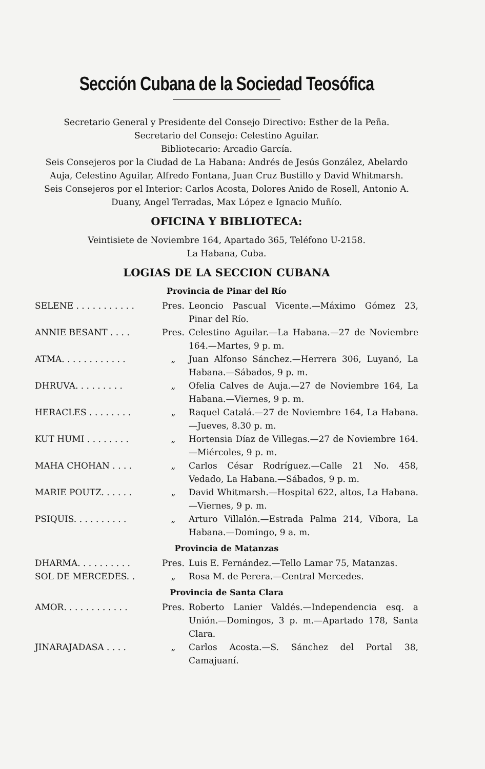Sección Cubana de la Sociedad Teosófica
Secretario General y Presidente del Consejo Directivo: Esther de la Peña.
Secretario del Consejo: Celestino Aguilar.
Bibliotecario: Arcadio García.
Seis Consejeros por la Ciudad de La Habana: Andrés de Jesús González, Abelardo Auja, Celestino Aguilar, Alfredo Fontana, Juan Cruz Bustillo y David Whitmarsh.
Seis Consejeros por el Interior: Carlos Acosta, Dolores Anido de Rosell, Antonio A. Duany, Angel Terradas, Max López e Ignacio Muñío.
OFICINA Y BIBLIOTECA:
Veintisiete de Noviembre 164, Apartado 365, Teléfono U-2158.
La Habana, Cuba.
LOGIAS DE LA SECCION CUBANA
Provincia de Pinar del Río
| SELENE . . . . . . . . . . . | Pres. | Leoncio Pascual Vicente.—Máximo Gómez 23, Pinar del Río. |
| ANNIE BESANT . . . . | Pres. | Celestino Aguilar.—La Habana.—27 de Noviembre 164.—Martes, 9 p. m. |
| ATMA. . . . . . . . . . . . | „ | Juan Alfonso Sánchez.—Herrera 306, Luyanó, La Habana.—Sábados, 9 p. m. |
| DHRUVA. . . . . . . . . | „ | Ofelia Calves de Auja.—27 de Noviembre 164, La Habana.—Viernes, 9 p. m. |
| HERACLES . . . . . . . . | „ | Raquel Catalá.—27 de Noviembre 164, La Habana.—Jueves, 8.30 p. m. |
| KUT HUMI . . . . . . . . | „ | Hortensia Díaz de Villegas.—27 de Noviembre 164.—Miércoles, 9 p. m. |
| MAHA CHOHAN . . . . | „ | Carlos César Rodríguez.—Calle 21 No. 458, Vedado, La Habana.—Sábados, 9 p. m. |
| MARIE POUTZ. . . . . . | „ | David Whitmarsh.—Hospital 622, altos, La Habana.—Viernes, 9 p. m. |
| PSIQUIS. . . . . . . . . . | „ | Arturo Villalón.—Estrada Palma 214, Víbora, La Habana.—Domingo, 9 a. m. |
Provincia de Matanzas
| DHARMA. . . . . . . . . . | Pres. | Luis E. Fernández.—Tello Lamar 75, Matanzas. |
| SOL DE MERCEDES. . | „ | Rosa M. de Perera.—Central Mercedes. |
Provincia de Santa Clara
| AMOR. . . . . . . . . . . . | Pres. | Roberto Lanier Valdés.—Independencia esq. a Unión.—Domingos, 3 p. m.—Apartado 178, Santa Clara. |
| JINARAJADASA . . . . | „ | Carlos Acosta.—S. Sánchez del Portal 38, Camajuaní. |